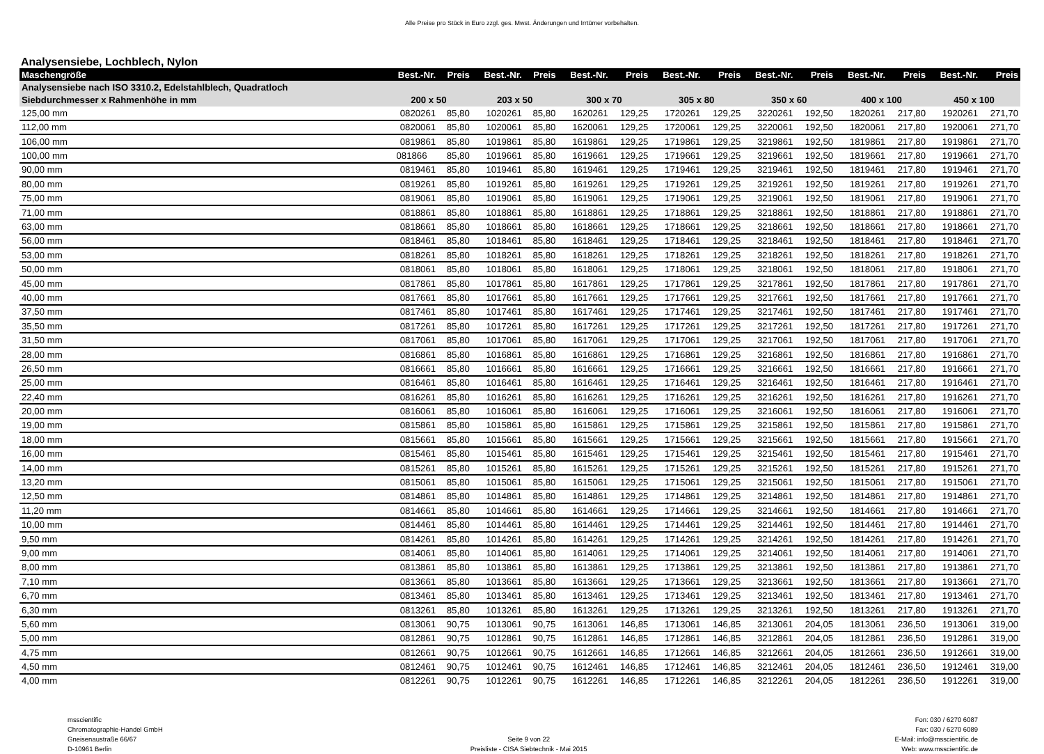Alle Preise pro Stück in Euro zzgl. ges. Mwst. Änderungen und Irrtümer vorbehalten.
Analysensiebe, Lochblech, Nylon
| Maschengröße | Best.-Nr. | Preis | Best.-Nr. | Preis | Best.-Nr. | Preis | Best.-Nr. | Preis | Best.-Nr. | Preis | Best.-Nr. | Preis | Best.-Nr. | Preis |
| --- | --- | --- | --- | --- | --- | --- | --- | --- | --- | --- | --- | --- | --- | --- |
| Analysensiebe nach ISO 3310.2, Edelstahlblech, Quadratloch | | | | | | | | | | | | | | |
| Siebdurchmesser x Rahmenhöhe in mm | 200 x 50 | | 203 x 50 | | 300 x 70 | | 305 x 80 | | 350 x 60 | | 400 x 100 | | 450 x 100 | |
| 125,00 mm | 0820261 | 85,80 | 1020261 | 85,80 | 1620261 | 129,25 | 1720261 | 129,25 | 3220261 | 192,50 | 1820261 | 217,80 | 1920261 | 271,70 |
| 112,00 mm | 0820061 | 85,80 | 1020061 | 85,80 | 1620061 | 129,25 | 1720061 | 129,25 | 3220061 | 192,50 | 1820061 | 217,80 | 1920061 | 271,70 |
| 106,00 mm | 0819861 | 85,80 | 1019861 | 85,80 | 1619861 | 129,25 | 1719861 | 129,25 | 3219861 | 192,50 | 1819861 | 217,80 | 1919861 | 271,70 |
| 100,00 mm | 081866 | 85,80 | 1019661 | 85,80 | 1619661 | 129,25 | 1719661 | 129,25 | 3219661 | 192,50 | 1819661 | 217,80 | 1919661 | 271,70 |
| 90,00 mm | 0819461 | 85,80 | 1019461 | 85,80 | 1619461 | 129,25 | 1719461 | 129,25 | 3219461 | 192,50 | 1819461 | 217,80 | 1919461 | 271,70 |
| 80,00 mm | 0819261 | 85,80 | 1019261 | 85,80 | 1619261 | 129,25 | 1719261 | 129,25 | 3219261 | 192,50 | 1819261 | 217,80 | 1919261 | 271,70 |
| 75,00 mm | 0819061 | 85,80 | 1019061 | 85,80 | 1619061 | 129,25 | 1719061 | 129,25 | 3219061 | 192,50 | 1819061 | 217,80 | 1919061 | 271,70 |
| 71,00 mm | 0818861 | 85,80 | 1018861 | 85,80 | 1618861 | 129,25 | 1718861 | 129,25 | 3218861 | 192,50 | 1818861 | 217,80 | 1918861 | 271,70 |
| 63,00 mm | 0818661 | 85,80 | 1018661 | 85,80 | 1618661 | 129,25 | 1718661 | 129,25 | 3218661 | 192,50 | 1818661 | 217,80 | 1918661 | 271,70 |
| 56,00 mm | 0818461 | 85,80 | 1018461 | 85,80 | 1618461 | 129,25 | 1718461 | 129,25 | 3218461 | 192,50 | 1818461 | 217,80 | 1918461 | 271,70 |
| 53,00 mm | 0818261 | 85,80 | 1018261 | 85,80 | 1618261 | 129,25 | 1718261 | 129,25 | 3218261 | 192,50 | 1818261 | 217,80 | 1918261 | 271,70 |
| 50,00 mm | 0818061 | 85,80 | 1018061 | 85,80 | 1618061 | 129,25 | 1718061 | 129,25 | 3218061 | 192,50 | 1818061 | 217,80 | 1918061 | 271,70 |
| 45,00 mm | 0817861 | 85,80 | 1017861 | 85,80 | 1617861 | 129,25 | 1717861 | 129,25 | 3217861 | 192,50 | 1817861 | 217,80 | 1917861 | 271,70 |
| 40,00 mm | 0817661 | 85,80 | 1017661 | 85,80 | 1617661 | 129,25 | 1717661 | 129,25 | 3217661 | 192,50 | 1817661 | 217,80 | 1917661 | 271,70 |
| 37,50 mm | 0817461 | 85,80 | 1017461 | 85,80 | 1617461 | 129,25 | 1717461 | 129,25 | 3217461 | 192,50 | 1817461 | 217,80 | 1917461 | 271,70 |
| 35,50 mm | 0817261 | 85,80 | 1017261 | 85,80 | 1617261 | 129,25 | 1717261 | 129,25 | 3217261 | 192,50 | 1817261 | 217,80 | 1917261 | 271,70 |
| 31,50 mm | 0817061 | 85,80 | 1017061 | 85,80 | 1617061 | 129,25 | 1717061 | 129,25 | 3217061 | 192,50 | 1817061 | 217,80 | 1917061 | 271,70 |
| 28,00 mm | 0816861 | 85,80 | 1016861 | 85,80 | 1616861 | 129,25 | 1716861 | 129,25 | 3216861 | 192,50 | 1816861 | 217,80 | 1916861 | 271,70 |
| 26,50 mm | 0816661 | 85,80 | 1016661 | 85,80 | 1616661 | 129,25 | 1716661 | 129,25 | 3216661 | 192,50 | 1816661 | 217,80 | 1916661 | 271,70 |
| 25,00 mm | 0816461 | 85,80 | 1016461 | 85,80 | 1616461 | 129,25 | 1716461 | 129,25 | 3216461 | 192,50 | 1816461 | 217,80 | 1916461 | 271,70 |
| 22,40 mm | 0816261 | 85,80 | 1016261 | 85,80 | 1616261 | 129,25 | 1716261 | 129,25 | 3216261 | 192,50 | 1816261 | 217,80 | 1916261 | 271,70 |
| 20,00 mm | 0816061 | 85,80 | 1016061 | 85,80 | 1616061 | 129,25 | 1716061 | 129,25 | 3216061 | 192,50 | 1816061 | 217,80 | 1916061 | 271,70 |
| 19,00 mm | 0815861 | 85,80 | 1015861 | 85,80 | 1615861 | 129,25 | 1715861 | 129,25 | 3215861 | 192,50 | 1815861 | 217,80 | 1915861 | 271,70 |
| 18,00 mm | 0815661 | 85,80 | 1015661 | 85,80 | 1615661 | 129,25 | 1715661 | 129,25 | 3215661 | 192,50 | 1815661 | 217,80 | 1915661 | 271,70 |
| 16,00 mm | 0815461 | 85,80 | 1015461 | 85,80 | 1615461 | 129,25 | 1715461 | 129,25 | 3215461 | 192,50 | 1815461 | 217,80 | 1915461 | 271,70 |
| 14,00 mm | 0815261 | 85,80 | 1015261 | 85,80 | 1615261 | 129,25 | 1715261 | 129,25 | 3215261 | 192,50 | 1815261 | 217,80 | 1915261 | 271,70 |
| 13,20 mm | 0815061 | 85,80 | 1015061 | 85,80 | 1615061 | 129,25 | 1715061 | 129,25 | 3215061 | 192,50 | 1815061 | 217,80 | 1915061 | 271,70 |
| 12,50 mm | 0814861 | 85,80 | 1014861 | 85,80 | 1614861 | 129,25 | 1714861 | 129,25 | 3214861 | 192,50 | 1814861 | 217,80 | 1914861 | 271,70 |
| 11,20 mm | 0814661 | 85,80 | 1014661 | 85,80 | 1614661 | 129,25 | 1714661 | 129,25 | 3214661 | 192,50 | 1814661 | 217,80 | 1914661 | 271,70 |
| 10,00 mm | 0814461 | 85,80 | 1014461 | 85,80 | 1614461 | 129,25 | 1714461 | 129,25 | 3214461 | 192,50 | 1814461 | 217,80 | 1914461 | 271,70 |
| 9,50 mm | 0814261 | 85,80 | 1014261 | 85,80 | 1614261 | 129,25 | 1714261 | 129,25 | 3214261 | 192,50 | 1814261 | 217,80 | 1914261 | 271,70 |
| 9,00 mm | 0814061 | 85,80 | 1014061 | 85,80 | 1614061 | 129,25 | 1714061 | 129,25 | 3214061 | 192,50 | 1814061 | 217,80 | 1914061 | 271,70 |
| 8,00 mm | 0813861 | 85,80 | 1013861 | 85,80 | 1613861 | 129,25 | 1713861 | 129,25 | 3213861 | 192,50 | 1813861 | 217,80 | 1913861 | 271,70 |
| 7,10 mm | 0813661 | 85,80 | 1013661 | 85,80 | 1613661 | 129,25 | 1713661 | 129,25 | 3213661 | 192,50 | 1813661 | 217,80 | 1913661 | 271,70 |
| 6,70 mm | 0813461 | 85,80 | 1013461 | 85,80 | 1613461 | 129,25 | 1713461 | 129,25 | 3213461 | 192,50 | 1813461 | 217,80 | 1913461 | 271,70 |
| 6,30 mm | 0813261 | 85,80 | 1013261 | 85,80 | 1613261 | 129,25 | 1713261 | 129,25 | 3213261 | 192,50 | 1813261 | 217,80 | 1913261 | 271,70 |
| 5,60 mm | 0813061 | 90,75 | 1013061 | 90,75 | 1613061 | 146,85 | 1713061 | 146,85 | 3213061 | 204,05 | 1813061 | 236,50 | 1913061 | 319,00 |
| 5,00 mm | 0812861 | 90,75 | 1012861 | 90,75 | 1612861 | 146,85 | 1712861 | 146,85 | 3212861 | 204,05 | 1812861 | 236,50 | 1912861 | 319,00 |
| 4,75 mm | 0812661 | 90,75 | 1012661 | 90,75 | 1612661 | 146,85 | 1712661 | 146,85 | 3212661 | 204,05 | 1812661 | 236,50 | 1912661 | 319,00 |
| 4,50 mm | 0812461 | 90,75 | 1012461 | 90,75 | 1612461 | 146,85 | 1712461 | 146,85 | 3212461 | 204,05 | 1812461 | 236,50 | 1912461 | 319,00 |
| 4,00 mm | 0812261 | 90,75 | 1012261 | 90,75 | 1612261 | 146,85 | 1712261 | 146,85 | 3212261 | 204,05 | 1812261 | 236,50 | 1912261 | 319,00 |
msscientific
Chromatographie-Handel GmbH
Gneisenaustraße 66/67
D-10961 Berlin
Seite 9 von 22
Preisliste - CISA Siebtechnik - Mai 2015
Fon: 030 / 6270 6087
Fax: 030 / 6270 6089
E-Mail: info@msscientific.de
Web: www.msscientific.de